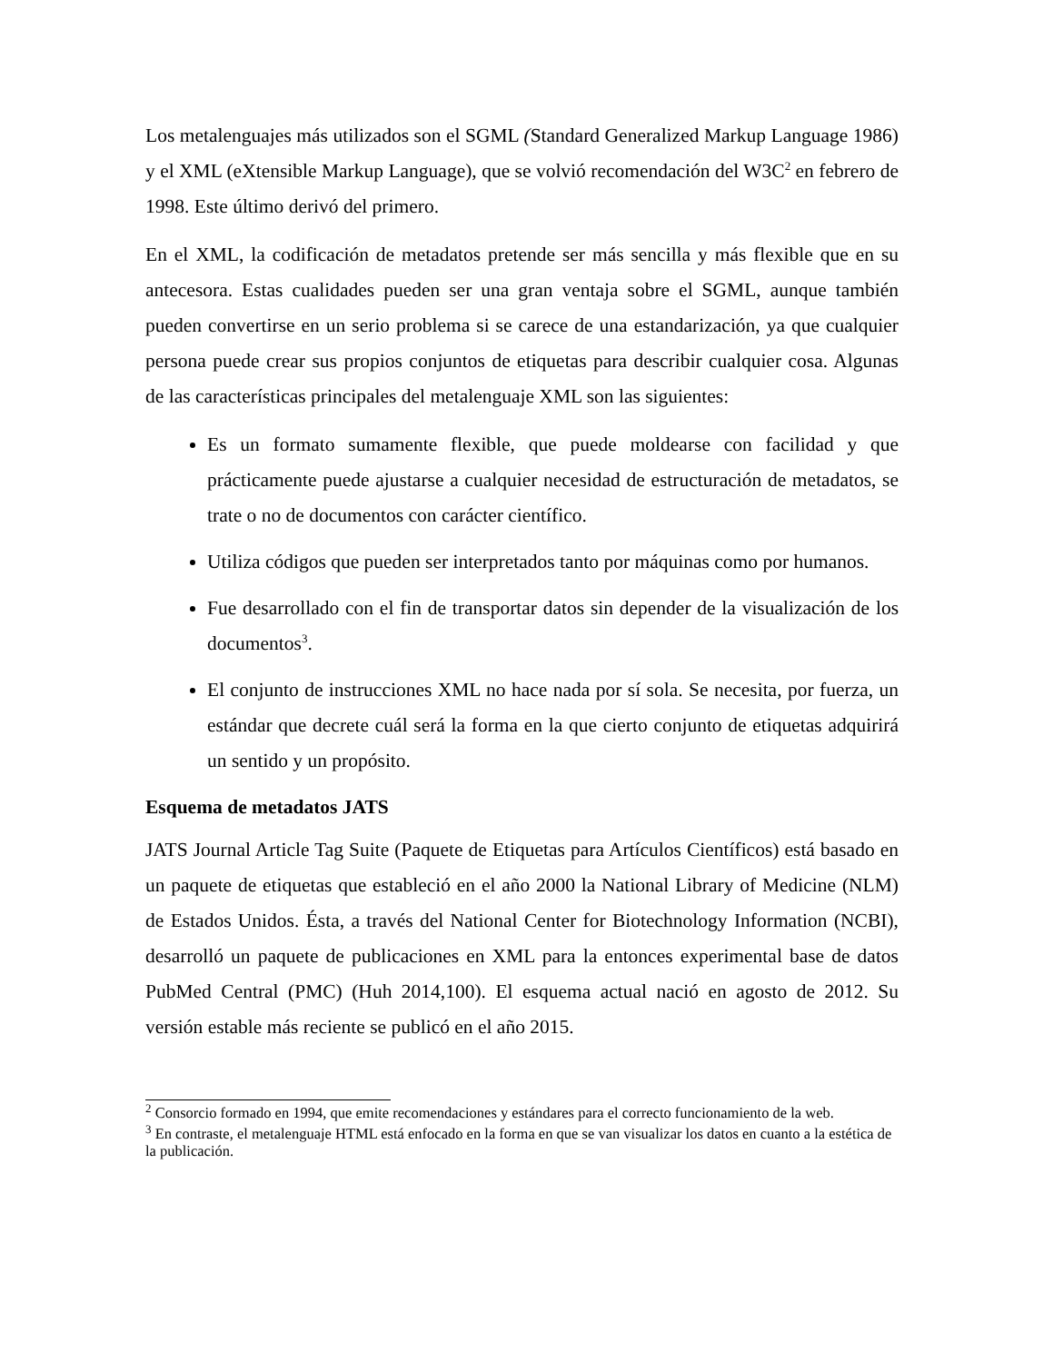Los metalenguajes más utilizados son el SGML (Standard Generalized Markup Language 1986) y el XML (eXtensible Markup Language), que se volvió recomendación del W3C<sup>2</sup> en febrero de 1998. Este último derivó del primero.
En el XML, la codificación de metadatos pretende ser más sencilla y más flexible que en su antecesora. Estas cualidades pueden ser una gran ventaja sobre el SGML, aunque también pueden convertirse en un serio problema si se carece de una estandarización, ya que cualquier persona puede crear sus propios conjuntos de etiquetas para describir cualquier cosa. Algunas de las características principales del metalenguaje XML son las siguientes:
Es un formato sumamente flexible, que puede moldearse con facilidad y que prácticamente puede ajustarse a cualquier necesidad de estructuración de metadatos, se trate o no de documentos con carácter científico.
Utiliza códigos que pueden ser interpretados tanto por máquinas como por humanos.
Fue desarrollado con el fin de transportar datos sin depender de la visualización de los documentos<sup>3</sup>.
El conjunto de instrucciones XML no hace nada por sí sola. Se necesita, por fuerza, un estándar que decrete cuál será la forma en la que cierto conjunto de etiquetas adquirirá un sentido y un propósito.
Esquema de metadatos JATS
JATS Journal Article Tag Suite (Paquete de Etiquetas para Artículos Científicos) está basado en un paquete de etiquetas que estableció en el año 2000 la National Library of Medicine (NLM) de Estados Unidos. Ésta, a través del National Center for Biotechnology Information (NCBI), desarrolló un paquete de publicaciones en XML para la entonces experimental base de datos PubMed Central (PMC) (Huh 2014,100). El esquema actual nació en agosto de 2012. Su versión estable más reciente se publicó en el año 2015.
<sup>2</sup> Consorcio formado en 1994, que emite recomendaciones y estándares para el correcto funcionamiento de la web.
<sup>3</sup> En contraste, el metalenguaje HTML está enfocado en la forma en que se van visualizar los datos en cuanto a la estética de la publicación.